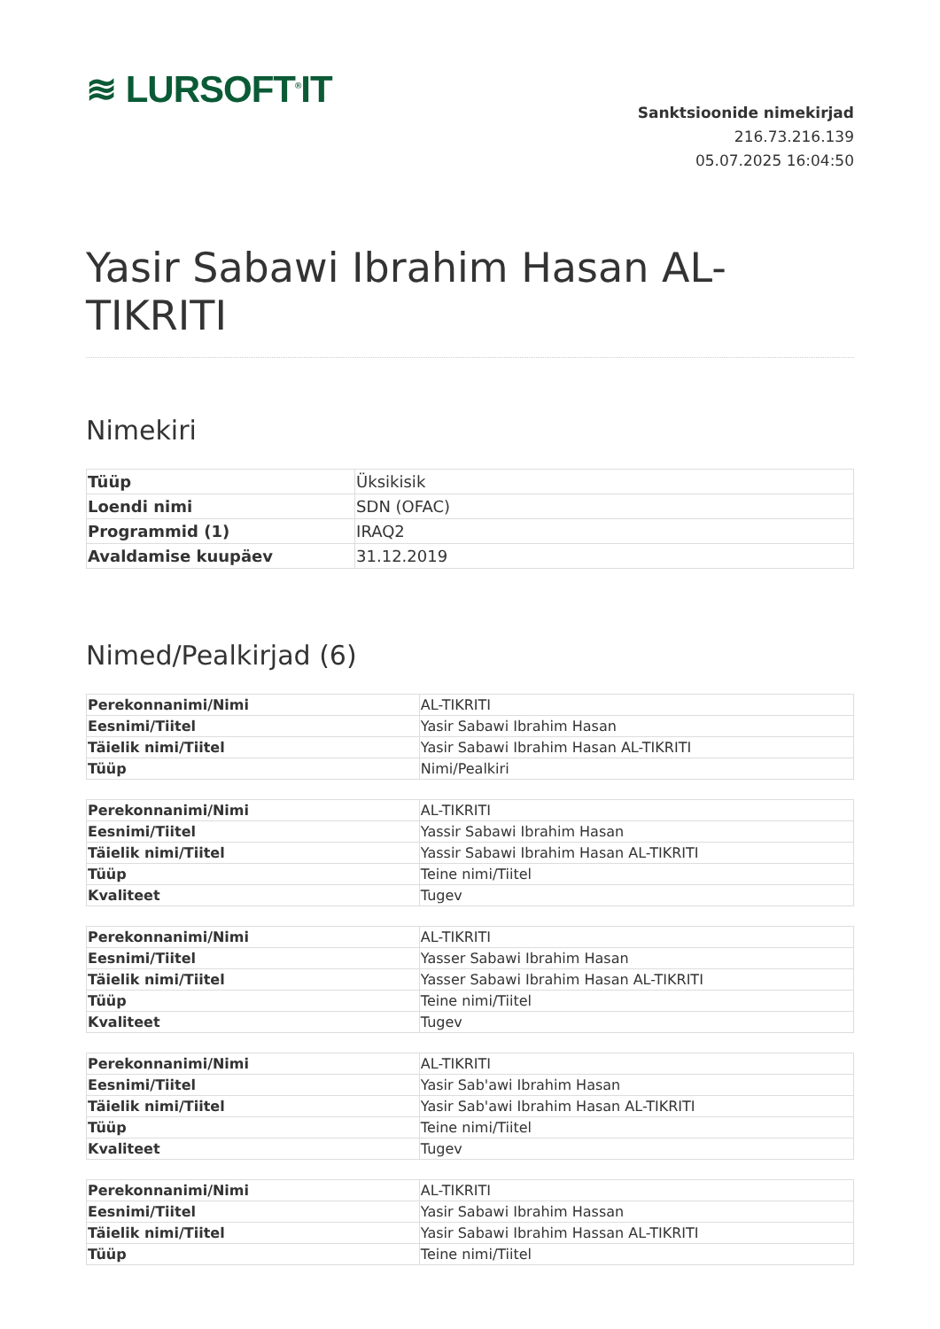≋ LURSOFT<sup>®</sup>IT
Sanktsioonide nimekirjad
216.73.216.139
05.07.2025 16:04:50
Yasir Sabawi Ibrahim Hasan AL-TIKRITI
Nimekiri
| Tüüp | Üksikisik |
| Loendi nimi | SDN (OFAC) |
| Programmid (1) | IRAQ2 |
| Avaldamise kuupäev | 31.12.2019 |
Nimed/Pealkirjad (6)
| Perekonnanimi/Nimi | AL-TIKRITI |
| Eesnimi/Tiitel | Yasir Sabawi Ibrahim Hasan |
| Täielik nimi/Tiitel | Yasir Sabawi Ibrahim Hasan AL-TIKRITI |
| Tüüp | Nimi/Pealkiri |
| Perekonnanimi/Nimi | AL-TIKRITI |
| Eesnimi/Tiitel | Yassir Sabawi Ibrahim Hasan |
| Täielik nimi/Tiitel | Yassir Sabawi Ibrahim Hasan AL-TIKRITI |
| Tüüp | Teine nimi/Tiitel |
| Kvaliteet | Tugev |
| Perekonnanimi/Nimi | AL-TIKRITI |
| Eesnimi/Tiitel | Yasser Sabawi Ibrahim Hasan |
| Täielik nimi/Tiitel | Yasser Sabawi Ibrahim Hasan AL-TIKRITI |
| Tüüp | Teine nimi/Tiitel |
| Kvaliteet | Tugev |
| Perekonnanimi/Nimi | AL-TIKRITI |
| Eesnimi/Tiitel | Yasir Sab'awi Ibrahim Hasan |
| Täielik nimi/Tiitel | Yasir Sab'awi Ibrahim Hasan AL-TIKRITI |
| Tüüp | Teine nimi/Tiitel |
| Kvaliteet | Tugev |
| Perekonnanimi/Nimi | AL-TIKRITI |
| Eesnimi/Tiitel | Yasir Sabawi Ibrahim Hassan |
| Täielik nimi/Tiitel | Yasir Sabawi Ibrahim Hassan AL-TIKRITI |
| Tüüp | Teine nimi/Tiitel |